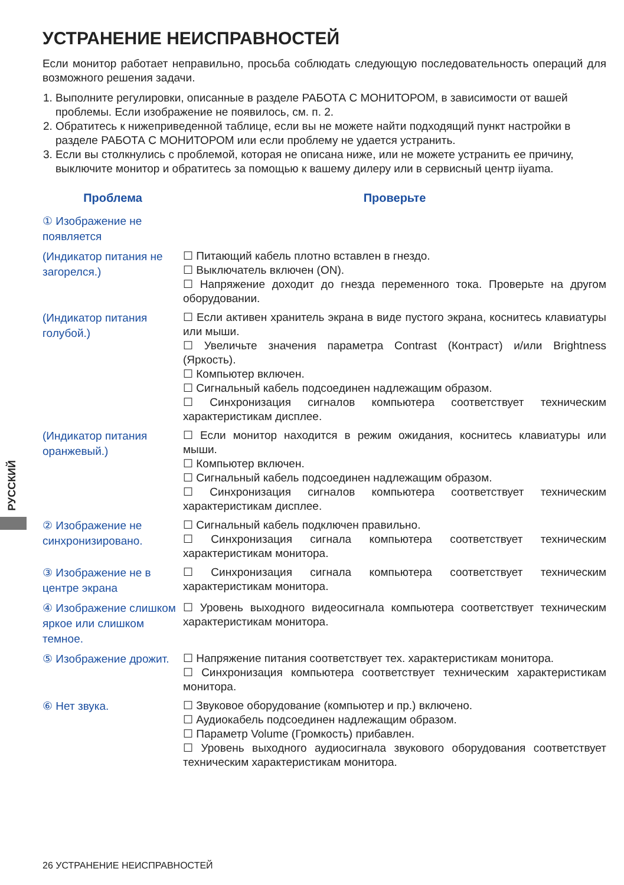УСТРАНЕНИЕ НЕИСПРАВНОСТЕЙ
Если монитор работает неправильно, просьба соблюдать следующую последовательность операций для возможного решения задачи.
1. Выполните регулировки, описанные в разделе РАБОТА С МОНИТОРОМ, в зависимости от вашей проблемы. Если изображение не появилось, см. п. 2.
2. Обратитесь к нижеприведенной таблице, если вы не можете найти подходящий пункт настройки в разделе РАБОТА С МОНИТОРОМ или если проблему не удается устранить.
3. Если вы столкнулись с проблемой, которая не описана ниже, или не можете устранить ее причину, выключите монитор и обратитесь за помощью к вашему дилеру или в сервисный центр iiyama.
| Проблема | Проверьте |
| --- | --- |
| ① Изображение не появляется | |
| (Индикатор питания не загорелся.) | ☐ Питающий кабель плотно вставлен в гнездо. ☐ Выключатель включен (ON). ☐ Напряжение доходит до гнезда переменного тока. Проверьте на другом оборудовании. |
| (Индикатор питания голубой.) | ☐ Если активен хранитель экрана в виде пустого экрана, коснитесь клавиатуры или мыши. ☐ Увеличьте значения параметра Contrast (Контраст) и/или Brightness (Яркость). ☐ Компьютер включен. ☐ Сигнальный кабель подсоединен надлежащим образом. ☐ Синхронизация сигналов компьютера соответствует техническим характеристикам дисплее. |
| (Индикатор питания оранжевый.) | ☐ Если монитор находится в режим ожидания, коснитесь клавиатуры или мыши. ☐ Компьютер включен. ☐ Сигнальный кабель подсоединен надлежащим образом. ☐ Синхронизация сигналов компьютера соответствует техническим характеристикам дисплее. |
| ② Изображение не синхронизировано. | ☐ Сигнальный кабель подключен правильно. ☐ Синхронизация сигнала компьютера соответствует техническим характеристикам монитора. |
| ③ Изображение не в центре экрана | ☐ Синхронизация сигнала компьютера соответствует техническим характеристикам монитора. |
| ④ Изображение слишком яркое или слишком темное. | ☐ Уровень выходного видеосигнала компьютера соответствует техническим характеристикам монитора. |
| ⑤ Изображение дрожит. | ☐ Напряжение питания соответствует тех. характеристикам монитора. ☐ Синхронизация компьютера соответствует техническим характеристикам монитора. |
| ⑥ Нет звука. | ☐ Звуковое оборудование (компьютер и пр.) включено. ☐ Аудиокабель подсоединен надлежащим образом. ☐ Параметр Volume (Громкость) прибавлен. ☐ Уровень выходного аудиосигнала звукового оборудования соответствует техническим характеристикам монитора. |
РУССКИЙ
26 УСТРАНЕНИЕ НЕИСПРАВНОСТЕЙ